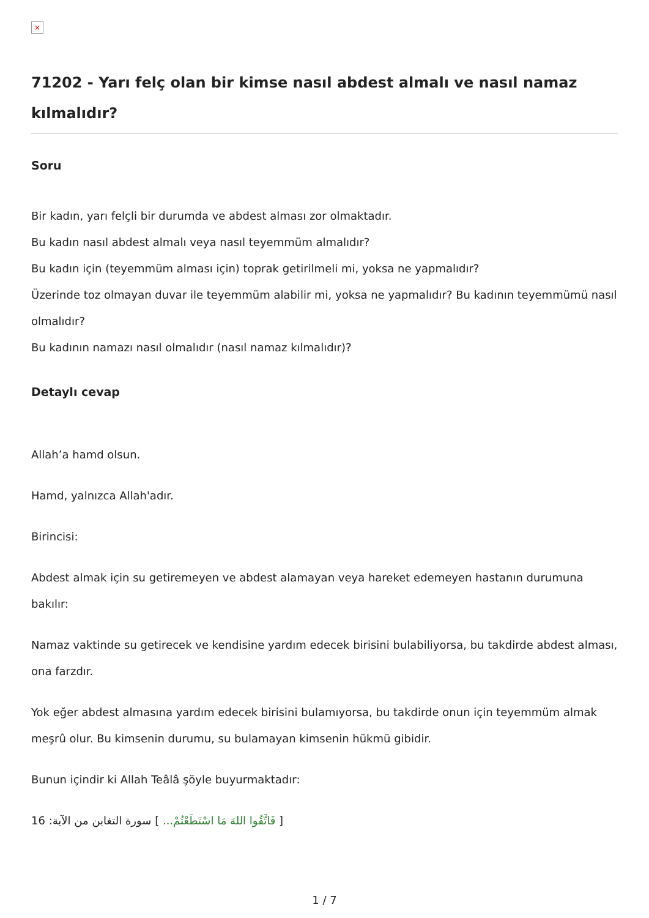×
71202 - Yarı felç olan bir kimse nasıl abdest almalı ve nasıl namaz kılmalıdır?
Soru
Bir kadın, yarı felçli bir durumda ve abdest alması zor olmaktadır.
Bu kadın nasıl abdest almalı veya nasıl teyemmüm almalıdır?
Bu kadın için (teyemmüm alması için) toprak getirilmeli mi, yoksa ne yapmalıdır?
Üzerinde toz olmayan duvar ile teyemmüm alabilir mi, yoksa ne yapmalıdır? Bu kadının teyemmümü nasıl olmalıdır?
Bu kadının namazı nasıl olmalıdır (nasıl namaz kılmalıdır)?
Detaylı cevap
Allah’a hamd olsun.
Hamd, yalnızca Allah'adır.
Birincisi:
Abdest almak için su getiremeyen ve abdest alamayan veya hareket edemeyen hastanın durumuna bakılır:
Namaz vaktinde su getirecek ve kendisine yardım edecek birisini bulabiliyorsa, bu takdirde abdest alması, ona farzdır.
Yok eğer abdest almasına yardım edecek birisini bulamıyorsa, bu takdirde onun için teyemmüm almak meşrû olur. Bu kimsenin durumu, su bulamayan kimsenin hükmü gibidir.
Bunun içindir ki Allah Teâlâ şöyle buyurmaktadır:
[ فَاتَّقُوا اللهَ مَا اسْتَطَعْتُمْ... ] سورة التغابن من الآية: 16
1 / 7